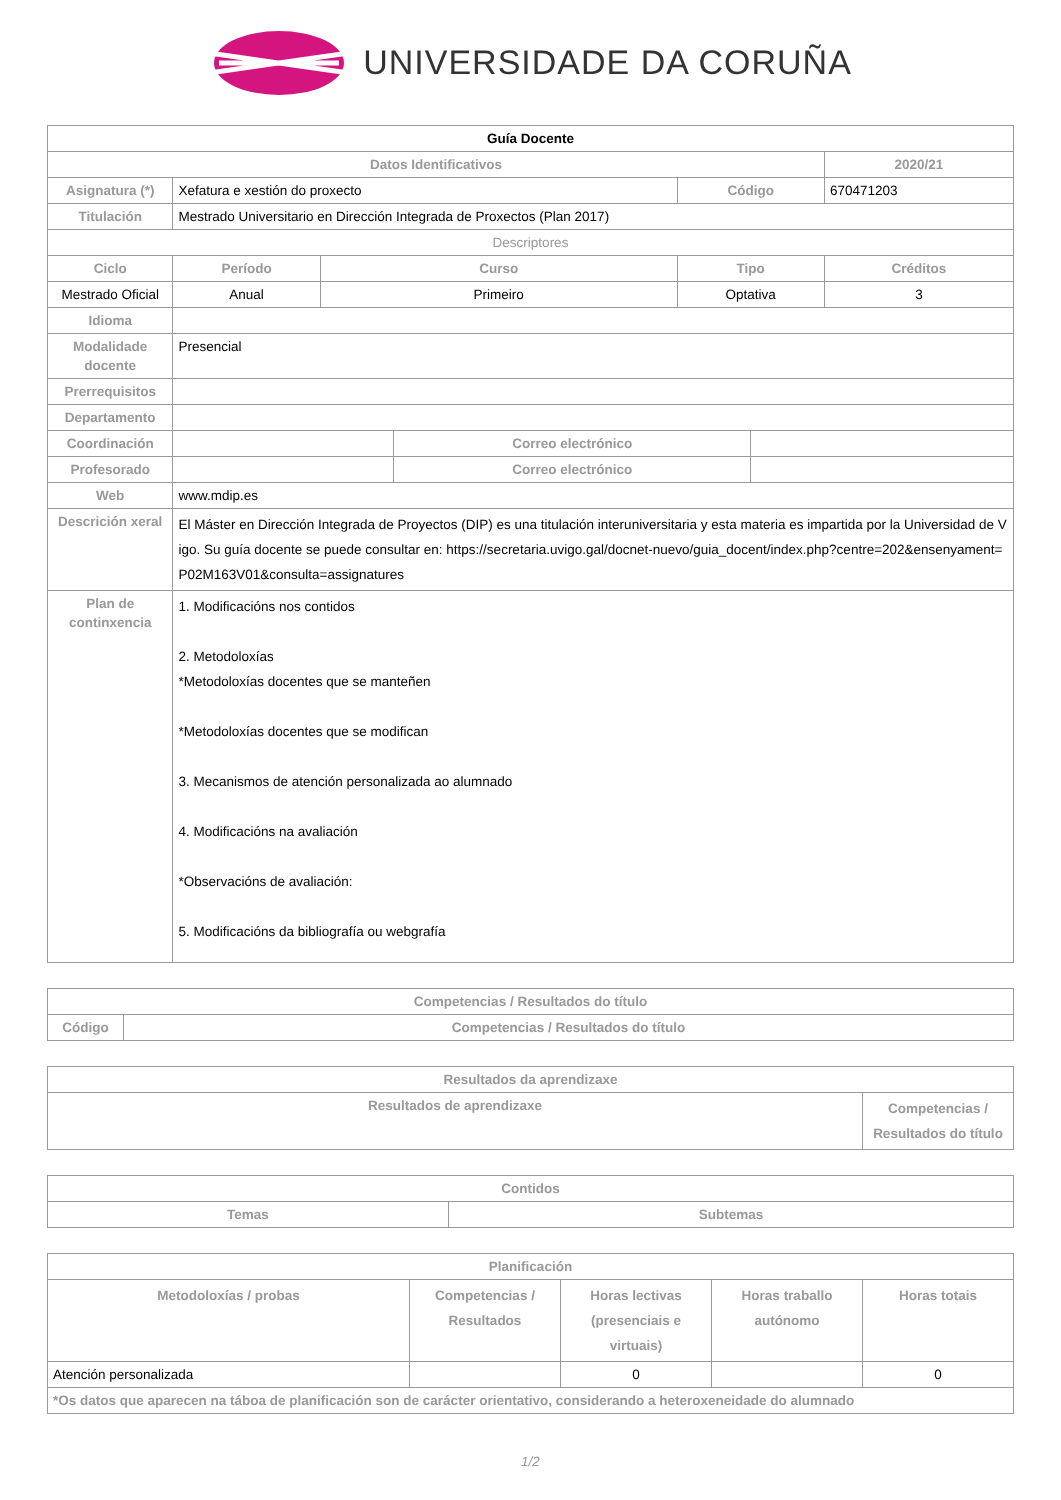UNIVERSIDADE DA CORUÑA
| Guía Docente | | | | | | |
| --- | --- | --- | --- | --- | --- | --- |
| Datos Identificativos | | | | | | 2020/21 |
| Asignatura (*) | Xefatura e xestión do proxecto | | | Código | | 670471203 |
| Titulación | Mestrado Universitario en Dirección Integrada de Proxectos (Plan 2017) | | | | | |
| Descriptores | | | | | | |
| Ciclo | Período | Curso | | Tipo | | Créditos |
| Mestrado Oficial | Anual | Primeiro | | Optativa | | 3 |
| Idioma | | | | | | |
| Modalidade docente | Presencial | | | | | |
| Prerrequisitos | | | | | | |
| Departamento | | | | | | |
| Coordinación | | | Correo electrónico | | | |
| Profesorado | | | Correo electrónico | | | |
| Web | www.mdip.es | | | | | |
| Descrición xeral | El Máster en Dirección Integrada de Proyectos (DIP) es una titulación interuniversitaria y esta materia es impartida por la Universidad de Vigo. Su guía docente se puede consultar en: https://secretaria.uvigo.gal/docnet-nuevo/guia_docent/index.php?centre=202&ensenyament=P02M163V01&consulta=assignatures | | | | | |
| Plan de continxencia | 1. Modificacións nos contidos 2. Metodoloxías *Metodoloxías docentes que se manteñen *Metodoloxías docentes que se modifican 3. Mecanismos de atención personalizada ao alumnado 4. Modificacións na avaliación *Observacións de avaliación: 5. Modificacións da bibliografía ou webgrafía | | | | | |
| Competencias / Resultados do título | |
| --- | --- |
| Código | Competencias / Resultados do título |
| Resultados da aprendizaxe | |
| --- | --- |
| Resultados de aprendizaxe | Competencias / Resultados do título |
| Contidos | |
| --- | --- |
| Temas | Subtemas |
| Planificación | | | | |
| --- | --- | --- | --- | --- |
| Metodoloxías / probas | Competencias / Resultados | Horas lectivas (presenciais e virtuais) | Horas traballo autónomo | Horas totais |
| Atención personalizada | | 0 | | 0 |
| *Os datos que aparecen na táboa de planificación son de carácter orientativo, considerando a heteroxeneidade do alumnado | | | | |
1/2